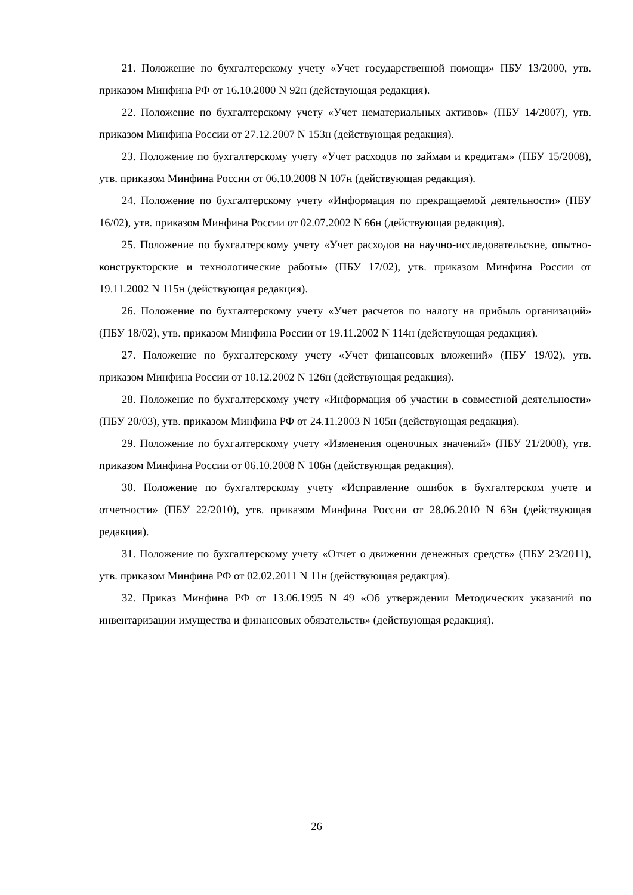21. Положение по бухгалтерскому учету «Учет государственной помощи» ПБУ 13/2000, утв. приказом Минфина РФ от 16.10.2000 N 92н (действующая редакция).
22. Положение по бухгалтерскому учету «Учет нематериальных активов» (ПБУ 14/2007), утв. приказом Минфина России от 27.12.2007 N 153н (действующая редакция).
23. Положение по бухгалтерскому учету «Учет расходов по займам и кредитам» (ПБУ 15/2008), утв. приказом Минфина России от 06.10.2008 N 107н (действующая редакция).
24. Положение по бухгалтерскому учету «Информация по прекращаемой деятельности» (ПБУ 16/02), утв. приказом Минфина России от 02.07.2002 N 66н (действующая редакция).
25. Положение по бухгалтерскому учету «Учет расходов на научно-исследовательские, опытно-конструкторские и технологические работы» (ПБУ 17/02), утв. приказом Минфина России от 19.11.2002 N 115н (действующая редакция).
26. Положение по бухгалтерскому учету «Учет расчетов по налогу на прибыль организаций» (ПБУ 18/02), утв. приказом Минфина России от 19.11.2002 N 114н (действующая редакция).
27. Положение по бухгалтерскому учету «Учет финансовых вложений» (ПБУ 19/02), утв. приказом Минфина России от 10.12.2002 N 126н (действующая редакция).
28. Положение по бухгалтерскому учету «Информация об участии в совместной деятельности» (ПБУ 20/03), утв. приказом Минфина РФ от 24.11.2003 N 105н (действующая редакция).
29. Положение по бухгалтерскому учету «Изменения оценочных значений» (ПБУ 21/2008), утв. приказом Минфина России от 06.10.2008 N 106н (действующая редакция).
30. Положение по бухгалтерскому учету «Исправление ошибок в бухгалтерском учете и отчетности» (ПБУ 22/2010), утв. приказом Минфина России от 28.06.2010 N 63н (действующая редакция).
31. Положение по бухгалтерскому учету «Отчет о движении денежных средств» (ПБУ 23/2011), утв. приказом Минфина РФ от 02.02.2011 N 11н (действующая редакция).
32. Приказ Минфина РФ от 13.06.1995 N 49 «Об утверждении Методических указаний по инвентаризации имущества и финансовых обязательств» (действующая редакция).
26